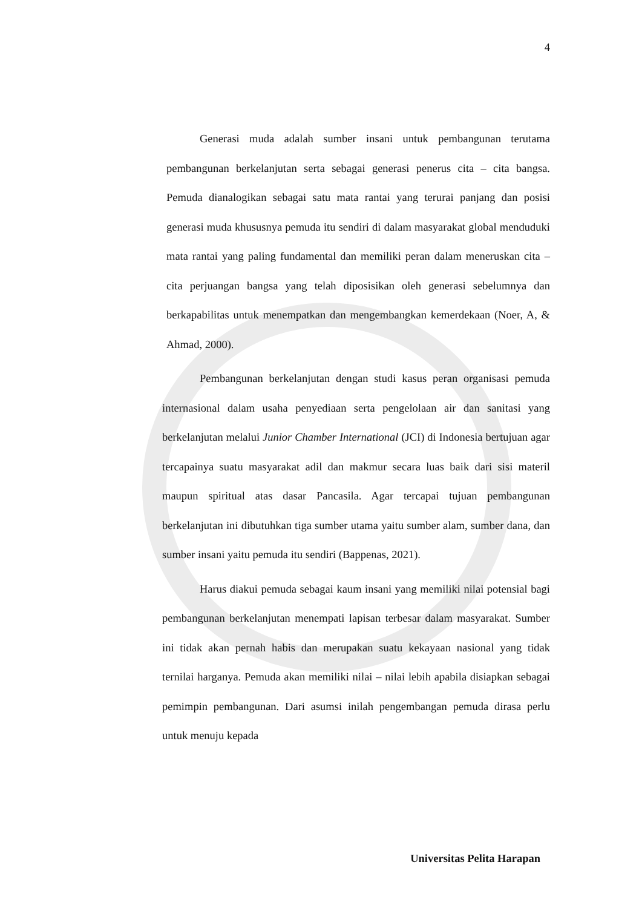4
Generasi muda adalah sumber insani untuk pembangunan terutama pembangunan berkelanjutan serta sebagai generasi penerus cita – cita bangsa. Pemuda dianalogikan sebagai satu mata rantai yang terurai panjang dan posisi generasi muda khususnya pemuda itu sendiri di dalam masyarakat global menduduki mata rantai yang paling fundamental dan memiliki peran dalam meneruskan cita – cita perjuangan bangsa yang telah diposisikan oleh generasi sebelumnya dan berkapabilitas untuk menempatkan dan mengembangkan kemerdekaan (Noer, A, & Ahmad, 2000).
Pembangunan berkelanjutan dengan studi kasus peran organisasi pemuda internasional dalam usaha penyediaan serta pengelolaan air dan sanitasi yang berkelanjutan melalui Junior Chamber International (JCI) di Indonesia bertujuan agar tercapainya suatu masyarakat adil dan makmur secara luas baik dari sisi materil maupun spiritual atas dasar Pancasila. Agar tercapai tujuan pembangunan berkelanjutan ini dibutuhkan tiga sumber utama yaitu sumber alam, sumber dana, dan sumber insani yaitu pemuda itu sendiri (Bappenas, 2021).
Harus diakui pemuda sebagai kaum insani yang memiliki nilai potensial bagi pembangunan berkelanjutan menempati lapisan terbesar dalam masyarakat. Sumber ini tidak akan pernah habis dan merupakan suatu kekayaan nasional yang tidak ternilai harganya. Pemuda akan memiliki nilai – nilai lebih apabila disiapkan sebagai pemimpin pembangunan. Dari asumsi inilah pengembangan pemuda dirasa perlu untuk menuju kepada
Universitas Pelita Harapan